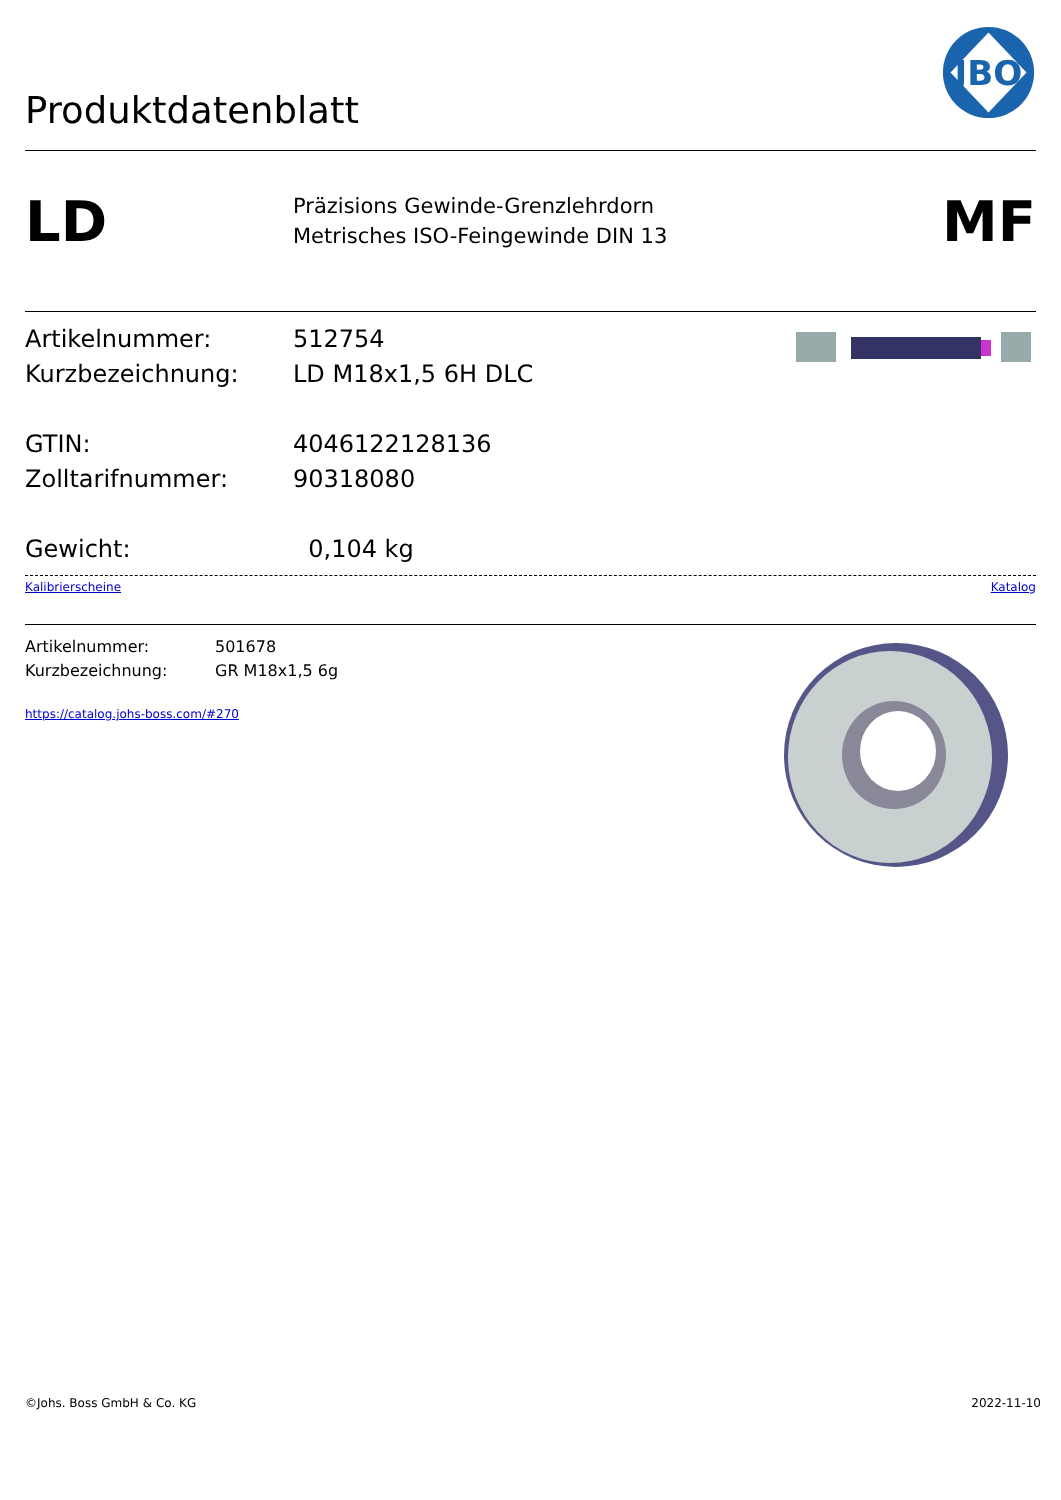Produktdatenblatt
JBO
LD
Präzisions Gewinde-Grenzlehrdorn
Metrisches ISO-Feingewinde DIN 13
MF
Artikelnummer: 512754
Kurzbezeichnung: LD M18x1,5 6H DLC
GTIN: 4046122128136
Zolltarifnummer: 90318080
Gewicht: 0,104 kg
Kalibrierscheine Katalog
Artikelnummer: 501678
Kurzbezeichnung: GR M18x1,5 6g
https://catalog.johs-boss.com/#270
©Johs. Boss GmbH & Co. KG 2022-11-10